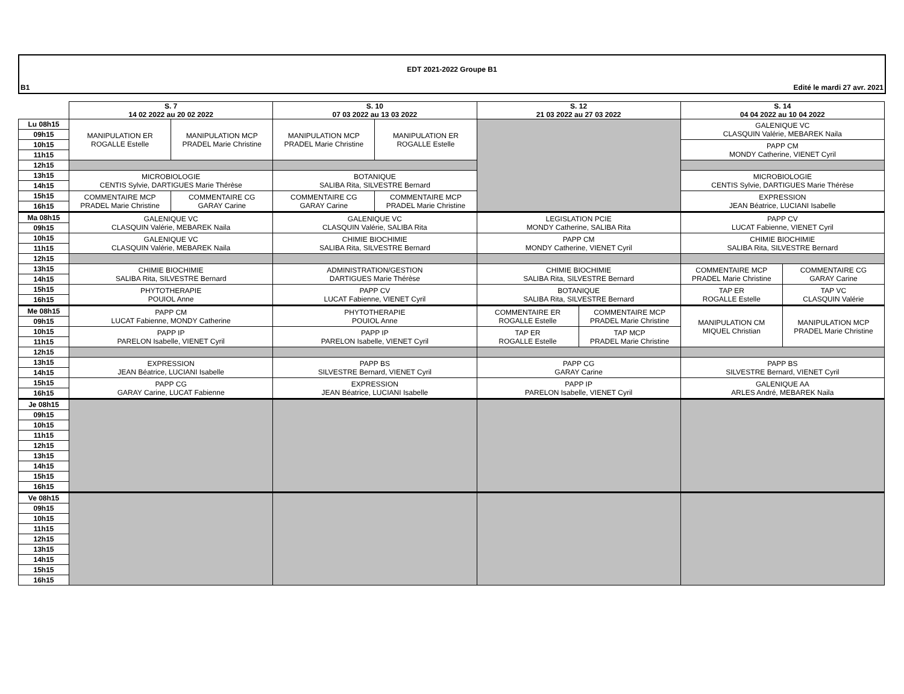EDT 2021-2022 Groupe B1
B1 Edité le mardi 27 avr. 2021
| | S. 7 14 02 2022 au 20 02 2022 | | S. 10 07 03 2022 au 13 03 2022 | | S. 12 21 03 2022 au 27 03 2022 | | S. 14 04 04 2022 au 10 04 2022 | |
| Lu 08h15 | MANIPULATION ER ROGALLE Estelle | MANIPULATION MCP PRADEL Marie Christine | MANIPULATION MCP PRADEL Marie Christine | MANIPULATION ER ROGALLE Estelle | | | GALENIQUE VC CLASQUIN Valérie, MEBAREK Naila | |
| 09h15 | | | | | | | | |
| 10h15 | | | | | | | PAPP CM MONDY Catherine, VIENET Cyril | |
| 11h15 | | | | | | | | |
| 12h15 | | | | | | | | |
| 13h15 | MICROBIOLOGIE CENTIS Sylvie, DARTIGUES Marie Thérèse | | BOTANIQUE SALIBA Rita, SILVESTRE Bernard | | | | MICROBIOLOGIE CENTIS Sylvie, DARTIGUES Marie Thérèse | |
| 14h15 | | | | | | | | |
| 15h15 | COMMENTAIRE MCP PRADEL Marie Christine | COMMENTAIRE CG GARAY Carine | COMMENTAIRE CG GARAY Carine | COMMENTAIRE MCP PRADEL Marie Christine | | | EXPRESSION JEAN Béatrice, LUCIANI Isabelle | |
| 16h15 | | | | | | | | |
| Ma 08h15 | GALENIQUE VC CLASQUIN Valérie, MEBAREK Naila | | GALENIQUE VC CLASQUIN Valérie, SALIBA Rita | | LEGISLATION PCIE MONDY Catherine, SALIBA Rita | | PAPP CV LUCAT Fabienne, VIENET Cyril | |
| 09h15 | | | | | | | | |
| 10h15 | GALENIQUE VC CLASQUIN Valérie, MEBAREK Naila | | CHIMIE BIOCHIMIE SALIBA Rita, SILVESTRE Bernard | | PAPP CM MONDY Catherine, VIENET Cyril | | CHIMIE BIOCHIMIE SALIBA Rita, SILVESTRE Bernard | |
| 11h15 | | | | | | | | |
| 12h15 | | | | | | | | |
| 13h15 | CHIMIE BIOCHIMIE SALIBA Rita, SILVESTRE Bernard | | ADMINISTRATION/GESTION DARTIGUES Marie Thérèse | | CHIMIE BIOCHIMIE SALIBA Rita, SILVESTRE Bernard | | COMMENTAIRE MCP PRADEL Marie Christine | COMMENTAIRE CG GARAY Carine |
| 14h15 | | | | | | | | |
| 15h15 | PHYTOTHERAPIE POUIOL Anne | | PAPP CV LUCAT Fabienne, VIENET Cyril | | BOTANIQUE SALIBA Rita, SILVESTRE Bernard | | TAP ER ROGALLE Estelle | TAP VC CLASQUIN Valérie |
| 16h15 | | | | | | | | |
| Me 08h15 | PAPP CM LUCAT Fabienne, MONDY Catherine | | PHYTOTHERAPIE POUIOL Anne | | COMMENTAIRE ER ROGALLE Estelle | COMMENTAIRE MCP PRADEL Marie Christine | MANIPULATION CM MIQUEL Christian | MANIPULATION MCP PRADEL Marie Christine |
| 09h15 | | | | | | | | |
| 10h15 | PAPP IP PARELON Isabelle, VIENET Cyril | | PAPP IP PARELON Isabelle, VIENET Cyril | | TAP ER ROGALLE Estelle | TAP MCP PRADEL Marie Christine | | |
| 11h15 | | | | | | | | |
| 12h15 | | | | | | | | |
| 13h15 | EXPRESSION JEAN Béatrice, LUCIANI Isabelle | | PAPP BS SILVESTRE Bernard, VIENET Cyril | | PAPP CG GARAY Carine | | PAPP BS SILVESTRE Bernard, VIENET Cyril | |
| 14h15 | | | | | | | | |
| 15h15 | PAPP CG GARAY Carine, LUCAT Fabienne | | EXPRESSION JEAN Béatrice, LUCIANI Isabelle | | PAPP IP PARELON Isabelle, VIENET Cyril | | GALENIQUE AA ARLES André, MEBAREK Naila | |
| 16h15 | | | | | | | | |
| Je 08h15 | | | | | | | | |
| 09h15 | | | | | | | | |
| 10h15 | | | | | | | | |
| 11h15 | | | | | | | | |
| 12h15 | | | | | | | | |
| 13h15 | | | | | | | | |
| 14h15 | | | | | | | | |
| 15h15 | | | | | | | | |
| 16h15 | | | | | | | | |
| Ve 08h15 | | | | | | | | |
| 09h15 | | | | | | | | |
| 10h15 | | | | | | | | |
| 11h15 | | | | | | | | |
| 12h15 | | | | | | | | |
| 13h15 | | | | | | | | |
| 14h15 | | | | | | | | |
| 15h15 | | | | | | | | |
| 16h15 | | | | | | | | |